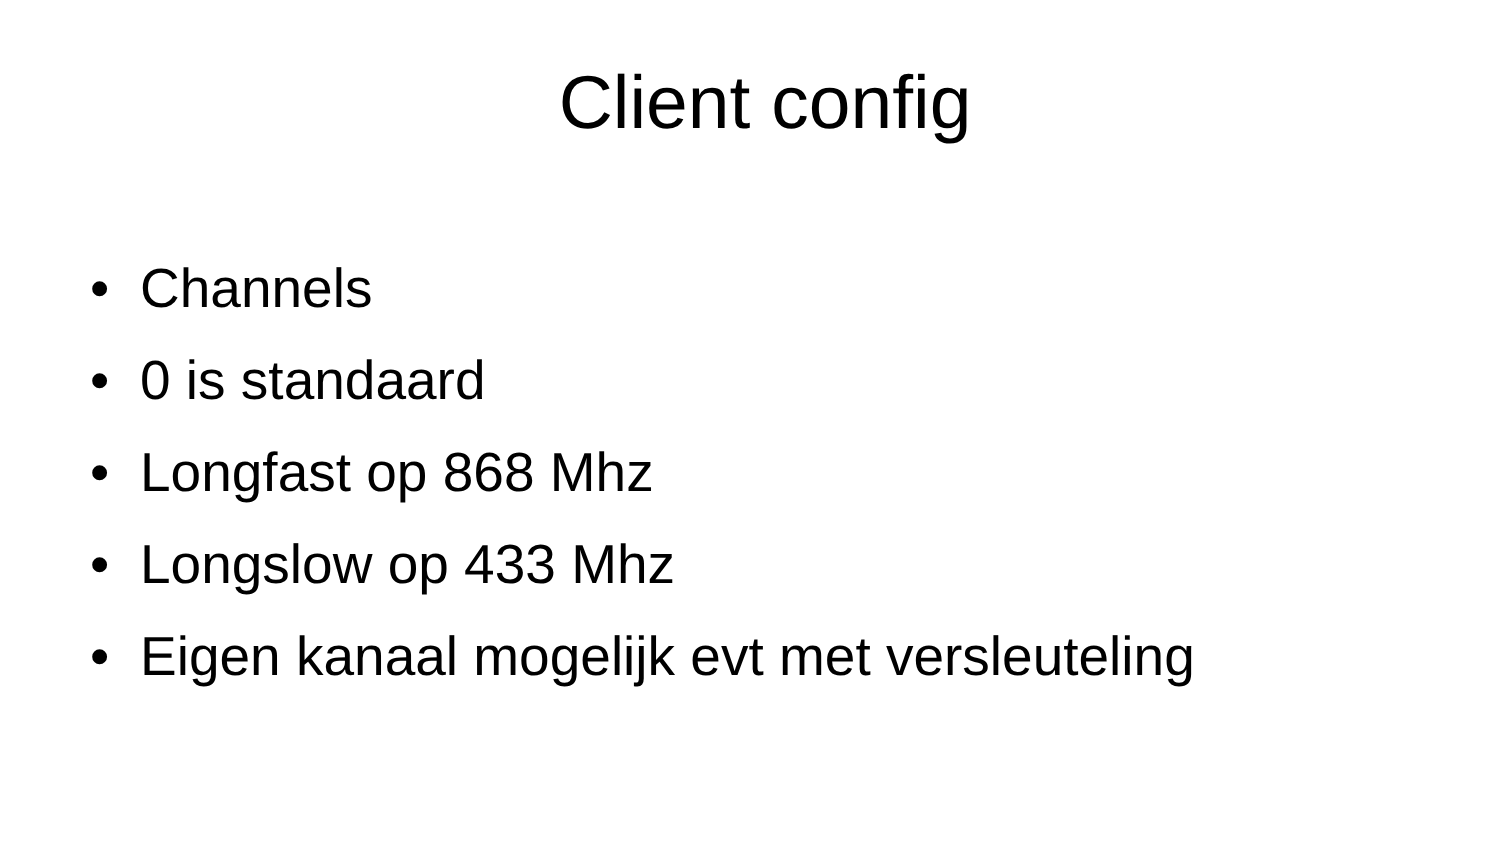Client config
• Channels
• 0 is standaard
• Longfast op 868 Mhz
• Longslow op 433 Mhz
• Eigen kanaal mogelijk evt met versleuteling